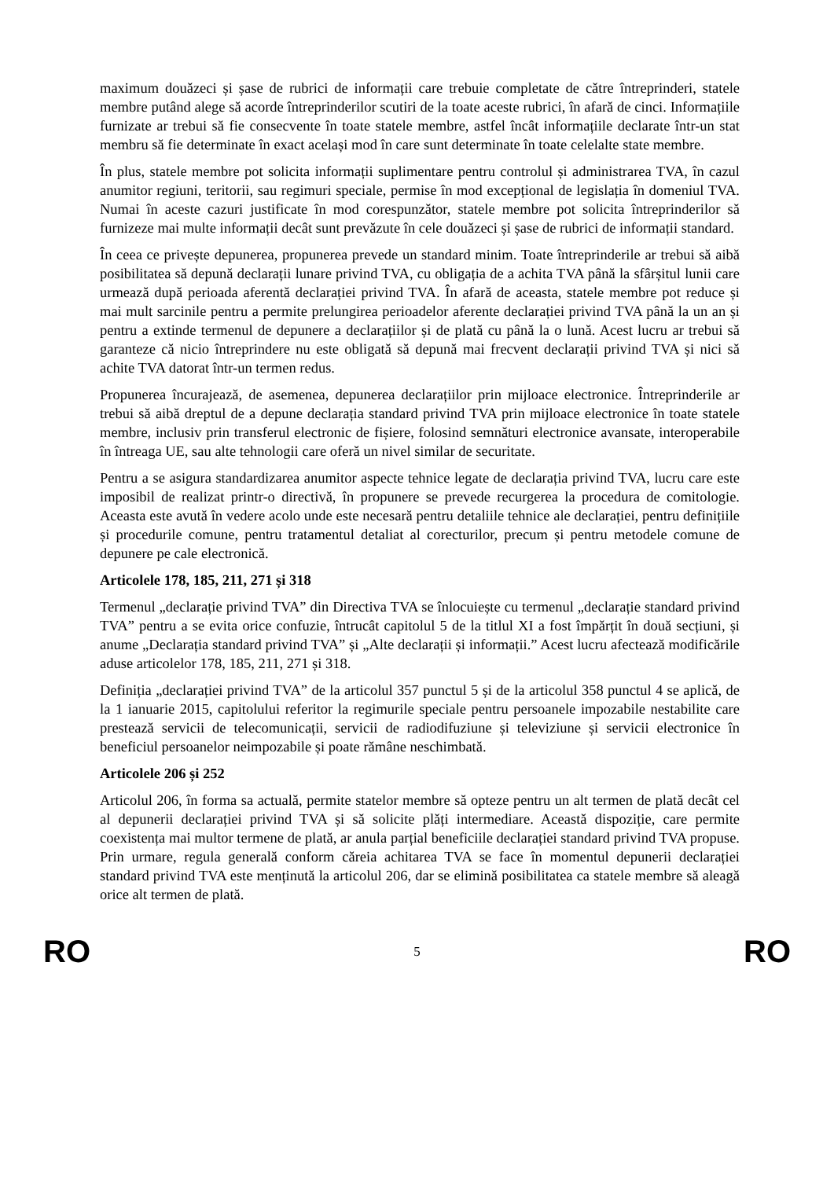maximum douăzeci și șase de rubrici de informații care trebuie completate de către întreprinderi, statele membre putând alege să acorde întreprinderilor scutiri de la toate aceste rubrici, în afară de cinci. Informațiile furnizate ar trebui să fie consecvente în toate statele membre, astfel încât informațiile declarate într-un stat membru să fie determinate în exact același mod în care sunt determinate în toate celelalte state membre.
În plus, statele membre pot solicita informații suplimentare pentru controlul și administrarea TVA, în cazul anumitor regiuni, teritorii, sau regimuri speciale, permise în mod excepțional de legislația în domeniul TVA. Numai în aceste cazuri justificate în mod corespunzător, statele membre pot solicita întreprinderilor să furnizeze mai multe informații decât sunt prevăzute în cele douăzeci și șase de rubrici de informații standard.
În ceea ce privește depunerea, propunerea prevede un standard minim. Toate întreprinderile ar trebui să aibă posibilitatea să depună declarații lunare privind TVA, cu obligația de a achita TVA până la sfârșitul lunii care urmează după perioada aferentă declarației privind TVA. În afară de aceasta, statele membre pot reduce și mai mult sarcinile pentru a permite prelungirea perioadelor aferente declarației privind TVA până la un an și pentru a extinde termenul de depunere a declarațiilor și de plată cu până la o lună. Acest lucru ar trebui să garanteze că nicio întreprindere nu este obligată să depună mai frecvent declarații privind TVA și nici să achite TVA datorat într-un termen redus.
Propunerea încurajează, de asemenea, depunerea declarațiilor prin mijloace electronice. Întreprinderile ar trebui să aibă dreptul de a depune declarația standard privind TVA prin mijloace electronice în toate statele membre, inclusiv prin transferul electronic de fișiere, folosind semnături electronice avansate, interoperabile în întreaga UE, sau alte tehnologii care oferă un nivel similar de securitate.
Pentru a se asigura standardizarea anumitor aspecte tehnice legate de declarația privind TVA, lucru care este imposibil de realizat printr-o directivă, în propunere se prevede recurgerea la procedura de comitologie. Aceasta este avută în vedere acolo unde este necesară pentru detaliile tehnice ale declarației, pentru definițiile și procedurile comune, pentru tratamentul detaliat al corecturilor, precum și pentru metodele comune de depunere pe cale electronică.
Articolele 178, 185, 211, 271 și 318
Termenul „declarație privind TVA” din Directiva TVA se înlocuiește cu termenul „declarație standard privind TVA” pentru a se evita orice confuzie, întrucât capitolul 5 de la titlul XI a fost împărțit în două secțiuni, și anume „Declarația standard privind TVA” și „Alte declarații și informații.” Acest lucru afectează modificările aduse articolelor 178, 185, 211, 271 și 318.
Definiția „declarației privind TVA” de la articolul 357 punctul 5 și de la articolul 358 punctul 4 se aplică, de la 1 ianuarie 2015, capitolului referitor la regimurile speciale pentru persoanele impozabile nestabilite care prestează servicii de telecomunicații, servicii de radiodifuziune și televiziune și servicii electronice în beneficiul persoanelor neimpozabile și poate rămâne neschimbată.
Articolele 206 și 252
Articolul 206, în forma sa actuală, permite statelor membre să opteze pentru un alt termen de plată decât cel al depunerii declarației privind TVA și să solicite plăți intermediare. Această dispoziție, care permite coexistența mai multor termene de plată, ar anula parțial beneficiile declarației standard privind TVA propuse. Prin urmare, regula generală conform căreia achitarea TVA se face în momentul depunerii declarației standard privind TVA este menținută la articolul 206, dar se elimină posibilitatea ca statele membre să aleagă orice alt termen de plată.
RO 5 RO